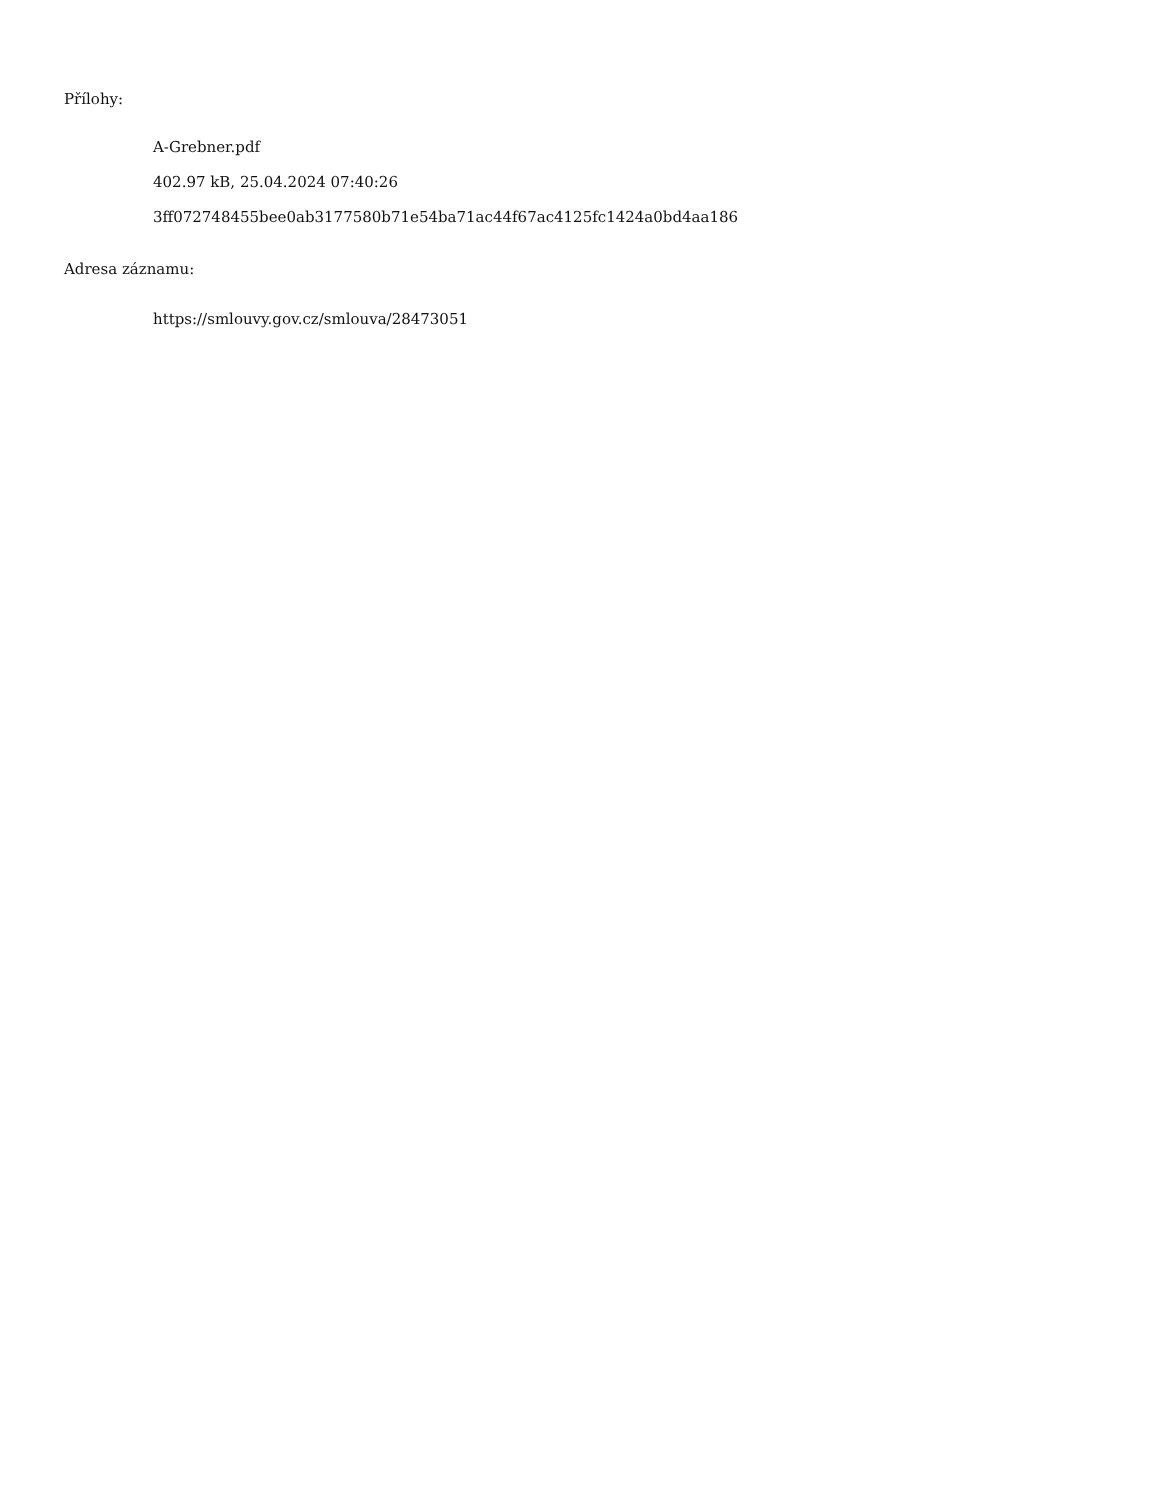Přílohy:
A-Grebner.pdf
402.97 kB, 25.04.2024 07:40:26
3ff072748455bee0ab3177580b71e54ba71ac44f67ac4125fc1424a0bd4aa186
Adresa záznamu:
https://smlouvy.gov.cz/smlouva/28473051